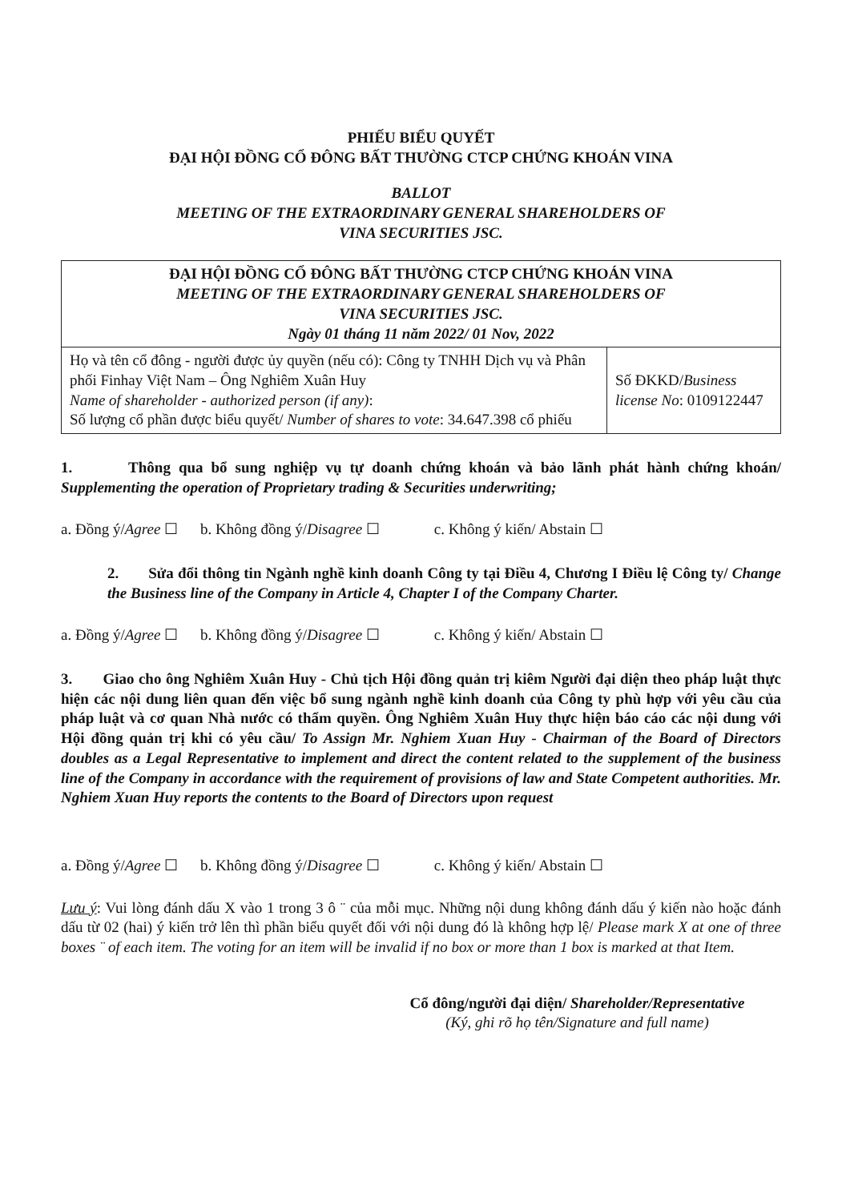PHIẾU BIỂU QUYẾT
ĐẠI HỘI ĐỒNG CỔ ĐÔNG BẤT THƯỜNG CTCP CHỨNG KHOÁN VINA
BALLOT
MEETING OF THE EXTRAORDINARY GENERAL SHAREHOLDERS OF
VINA SECURITIES JSC.
| ĐẠI HỘI ĐỒNG CỔ ĐÔNG BẤT THƯỜNG CTCP CHỨNG KHOÁN VINA MEETING OF THE EXTRAORDINARY GENERAL SHAREHOLDERS OF VINA SECURITIES JSC. Ngày 01 tháng 11 năm 2022/ 01 Nov, 2022 | |
| Họ và tên cổ đông - người được ủy quyền (nếu có): Công ty TNHH Dịch vụ và Phân phối Finhay Việt Nam – Ông Nghiêm Xuân Huy Name of shareholder - authorized person (if any) : Số lượng cổ phần được biểu quyết/ Number of shares to vote : 34.647.398 cổ phiếu | Số ĐKKD/ Business license No : 0109122447 |
1. Thông qua bổ sung nghiệp vụ tự doanh chứng khoán và bảo lãnh phát hành chứng khoán/ Supplementing the operation of Proprietary trading & Securities underwriting;
a. Đồng ý/Agree ☐ b. Không đồng ý/Disagree ☐ c. Không ý kiến/ Abstain ☐
2. Sửa đổi thông tin Ngành nghề kinh doanh Công ty tại Điều 4, Chương I Điều lệ Công ty/ Change the Business line of the Company in Article 4, Chapter I of the Company Charter.
a. Đồng ý/Agree ☐ b. Không đồng ý/Disagree ☐ c. Không ý kiến/ Abstain ☐
3. Giao cho ông Nghiêm Xuân Huy - Chủ tịch Hội đồng quản trị kiêm Người đại diện theo pháp luật thực hiện các nội dung liên quan đến việc bổ sung ngành nghề kinh doanh của Công ty phù hợp với yêu cầu của pháp luật và cơ quan Nhà nước có thẩm quyền. Ông Nghiêm Xuân Huy thực hiện báo cáo các nội dung với Hội đồng quản trị khi có yêu cầu/ To Assign Mr. Nghiem Xuan Huy - Chairman of the Board of Directors doubles as a Legal Representative to implement and direct the content related to the supplement of the business line of the Company in accordance with the requirement of provisions of law and State Competent authorities. Mr. Nghiem Xuan Huy reports the contents to the Board of Directors upon request
a. Đồng ý/Agree ☐ b. Không đồng ý/Disagree ☐ c. Không ý kiến/ Abstain ☐
Lưu ý: Vui lòng đánh dấu X vào 1 trong 3 ô ¨ của mỗi mục. Những nội dung không đánh dấu ý kiến nào hoặc đánh dấu từ 02 (hai) ý kiến trở lên thì phần biểu quyết đối với nội dung đó là không hợp lệ/ Please mark X at one of three boxes ¨ of each item. The voting for an item will be invalid if no box or more than 1 box is marked at that Item.
Cổ đông/người đại diện/ Shareholder/Representative
(Ký, ghi rõ họ tên/Signature and full name)